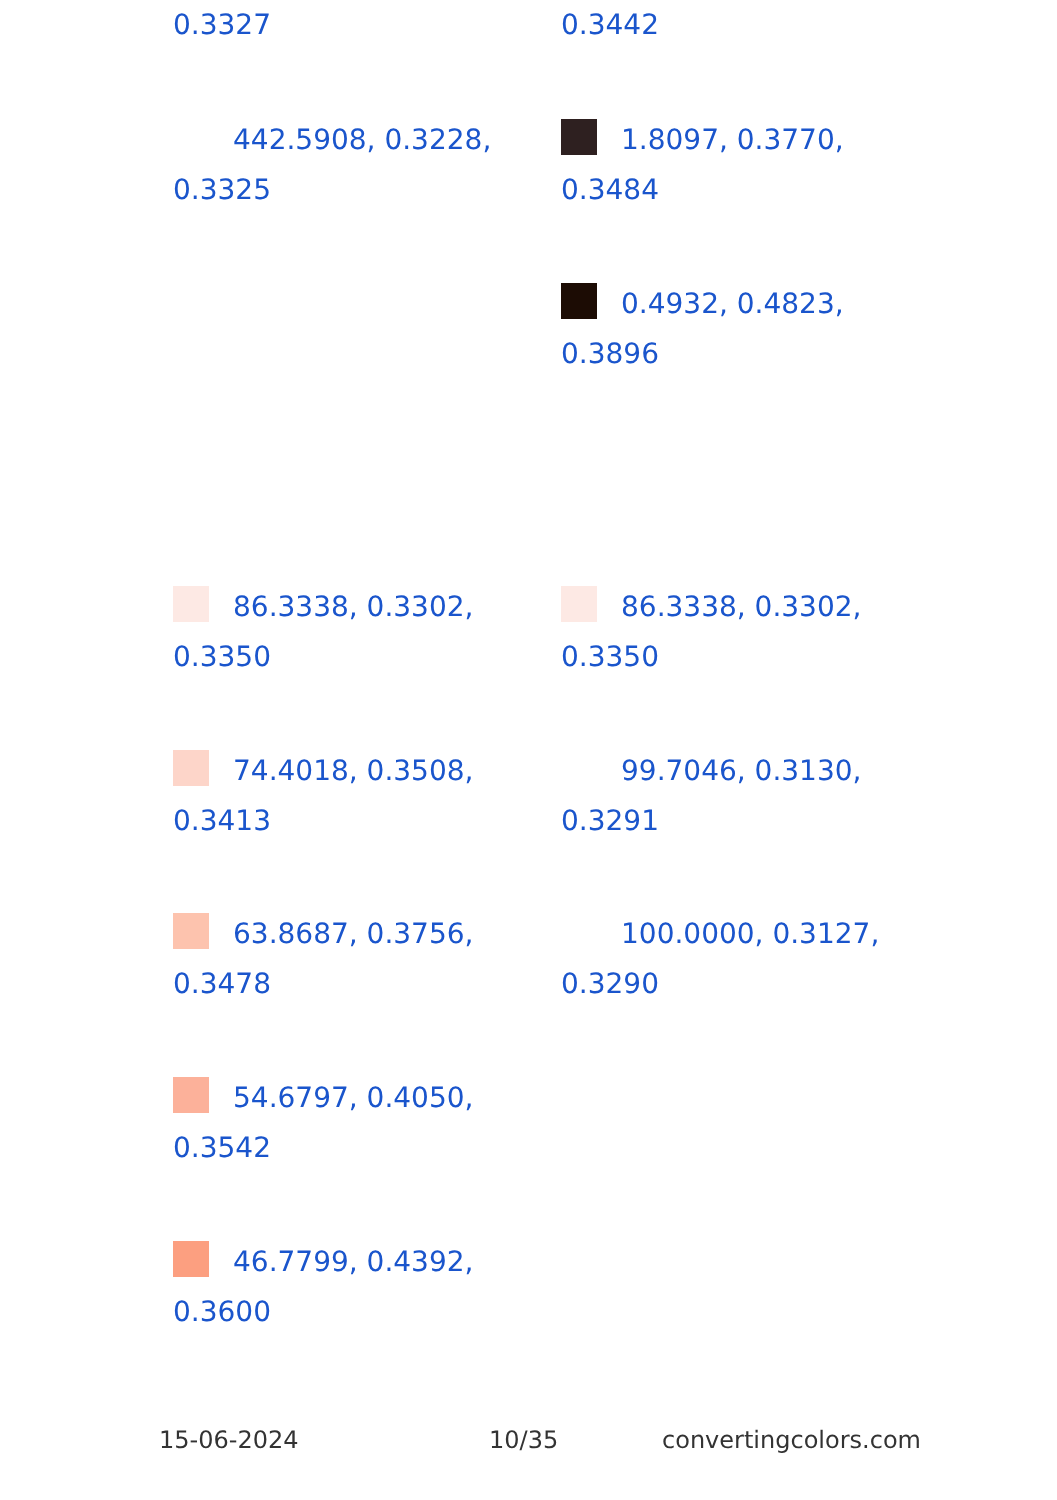0.3327 0.3442
442.5908, 0.3228, 0.3325
1.8097, 0.3770, 0.3484
0.4932, 0.4823, 0.3896
86.3338, 0.3302, 0.3350
86.3338, 0.3302, 0.3350
74.4018, 0.3508, 0.3413
99.7046, 0.3130, 0.3291
63.8687, 0.3756, 0.3478
100.0000, 0.3127, 0.3290
54.6797, 0.4050, 0.3542
46.7799, 0.4392, 0.3600
15-06-2024 10/35 convertingcolors.com